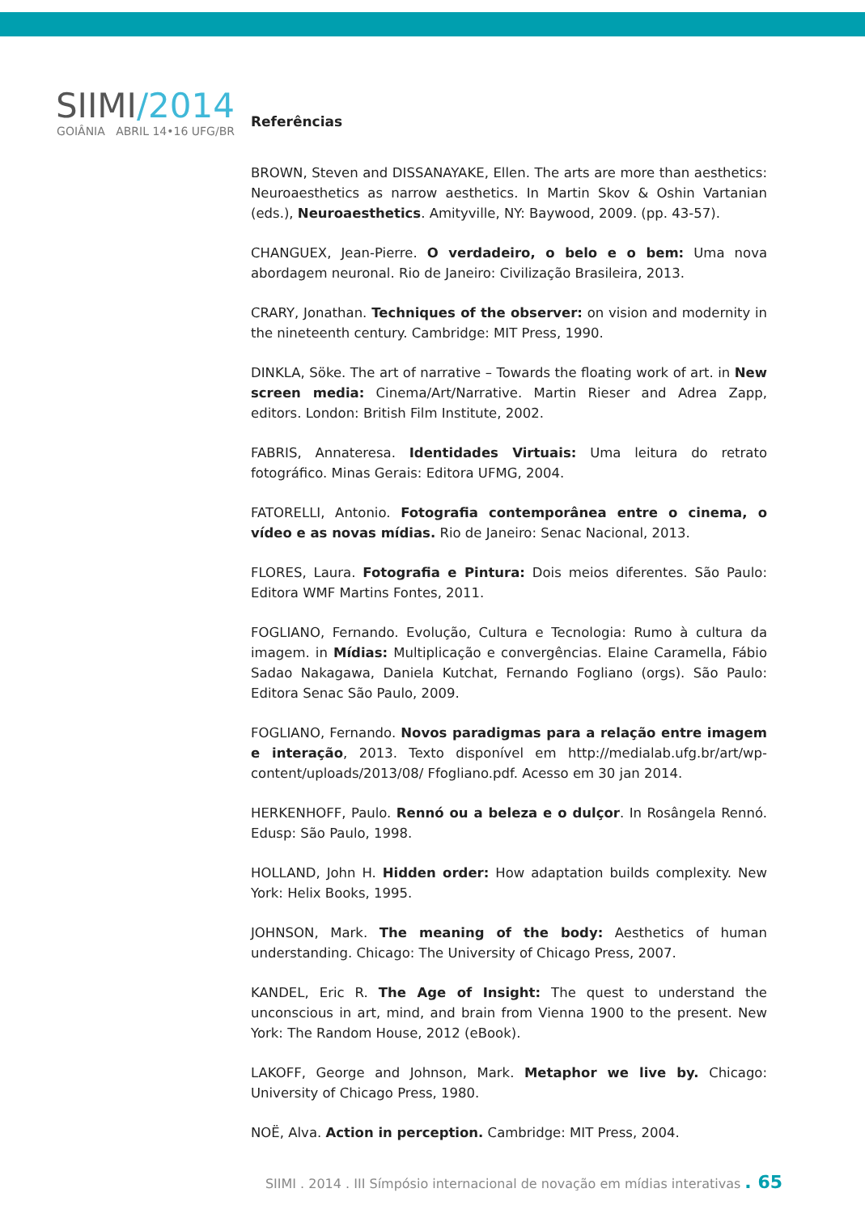SIIMI/2014
GOIÂNIA ABRIL 14•16 UFG/BR
Referências
BROWN, Steven and DISSANAYAKE, Ellen. The arts are more than aesthetics: Neuroaesthetics as narrow aesthetics. In Martin Skov & Oshin Vartanian (eds.), Neuroaesthetics. Amityville, NY: Baywood, 2009. (pp. 43-57).
CHANGUEX, Jean-Pierre. O verdadeiro, o belo e o bem: Uma nova abordagem neuronal. Rio de Janeiro: Civilização Brasileira, 2013.
CRARY, Jonathan. Techniques of the observer: on vision and modernity in the nineteenth century. Cambridge: MIT Press, 1990.
DINKLA, Söke. The art of narrative – Towards the floating work of art. in New screen media: Cinema/Art/Narrative. Martin Rieser and Adrea Zapp, editors. London: British Film Institute, 2002.
FABRIS, Annateresa. Identidades Virtuais: Uma leitura do retrato fotográfico. Minas Gerais: Editora UFMG, 2004.
FATORELLI, Antonio. Fotografia contemporânea entre o cinema, o vídeo e as novas mídias. Rio de Janeiro: Senac Nacional, 2013.
FLORES, Laura. Fotografia e Pintura: Dois meios diferentes. São Paulo: Editora WMF Martins Fontes, 2011.
FOGLIANO, Fernando. Evolução, Cultura e Tecnologia: Rumo à cultura da imagem. in Mídias: Multiplicação e convergências. Elaine Caramella, Fábio Sadao Nakagawa, Daniela Kutchat, Fernando Fogliano (orgs). São Paulo: Editora Senac São Paulo, 2009.
FOGLIANO, Fernando. Novos paradigmas para a relação entre imagem e interação, 2013. Texto disponível em http://medialab.ufg.br/art/wp-content/uploads/2013/08/ Ffogliano.pdf. Acesso em 30 jan 2014.
HERKENHOFF, Paulo. Rennó ou a beleza e o dulçor. In Rosângela Rennó. Edusp: São Paulo, 1998.
HOLLAND, John H. Hidden order: How adaptation builds complexity. New York: Helix Books, 1995.
JOHNSON, Mark. The meaning of the body: Aesthetics of human understanding. Chicago: The University of Chicago Press, 2007.
KANDEL, Eric R. The Age of Insight: The quest to understand the unconscious in art, mind, and brain from Vienna 1900 to the present. New York: The Random House, 2012 (eBook).
LAKOFF, George and Johnson, Mark. Metaphor we live by. Chicago: University of Chicago Press, 1980.
NOË, Alva. Action in perception. Cambridge: MIT Press, 2004.
SIIMI . 2014 . III Símpósio internacional de novação em mídias interativas . 65